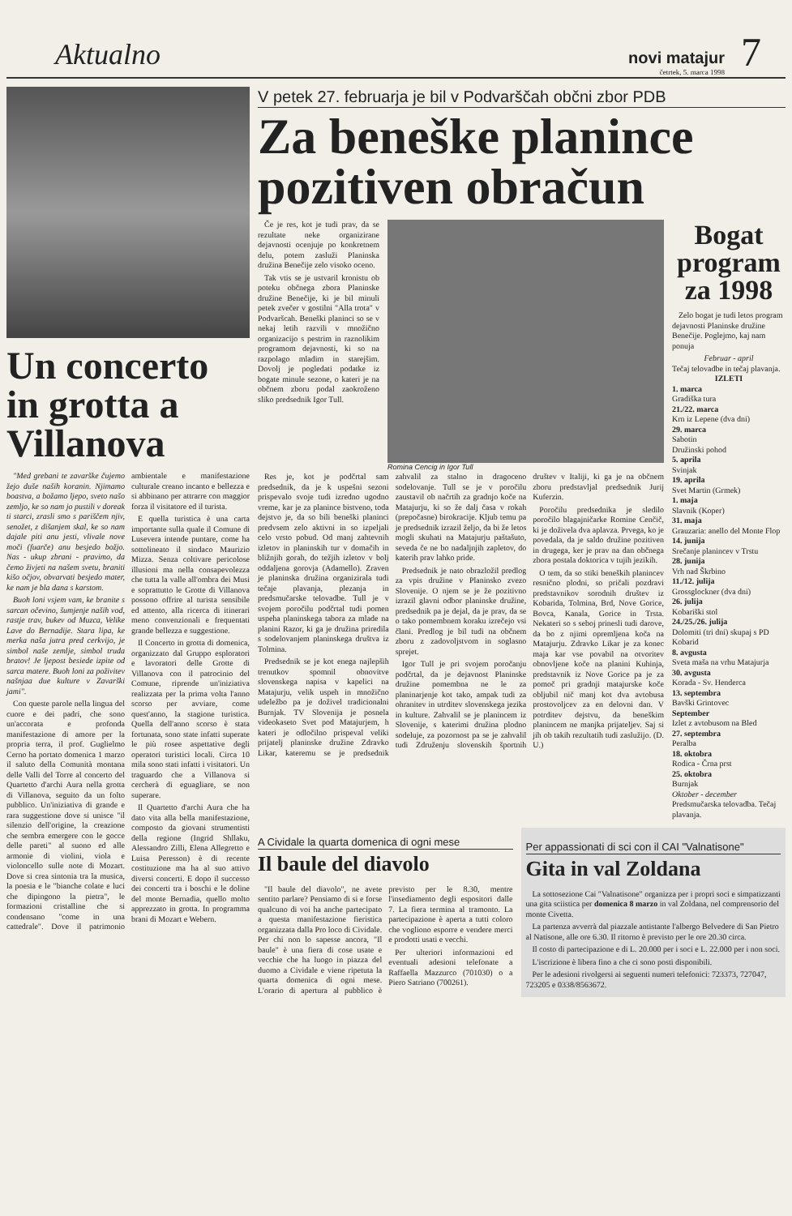Aktualno
novi matajur
četrtek, 5. marca 1998
7
Un concerto in grotta a Villanova
"Med grebani te zavarške čujemo žejo duše naših koranin. Njimamo boastva, a božamo ljepo, sveto našo zemljo, ke so nam jo pustili v doreak ti starci, zrasli smo s pariščem njiv, senožet, z dišanjem skal, ke so nam dajale piti anu jesti, vlivale nove moči (fuarče) anu besjedo božjo. Nas - ukup zbrani - pravimo, da čemo živjeti na našem svetu, braniti kišo očjov, obvarvati besjedo mater, ke nam je bla dana s karstom.
Buoh loni vsjem vam, ke branite s sarcan očevino, šumjenje naših vod, rastje trav, bukev od Muzca, Velike Lave do Bernadije. Stara lipa, ke merka naša jutra pred cerkvijo, je simbol naše zemlje, simbol truda bratov! Je ljepost besiede izpite od sarca matere. Buoh loni za poživitev našnjaa due kulture v Zavarški jami".
Con queste parole nella lingua del cuore e dei padri, che sono un'accorata e profonda manifestazione di amore per la propria terra, il prof. Guglielmo Cerno ha portato domenica 1 marzo il saluto della Comunità montana delle Valli del Torre al concerto del Quartetto d'archi Aura nella grotta di Villanova, seguito da un folto pubblico. Un'iniziativa di grande e rara suggestione dove si unisce "il silenzio dell'origine, la creazione che sembra emergere con le gocce delle pareti" al suono ed alle armonie di violini, viola e violoncello sulle note di Mozart. Dove si crea sintonia tra la musica, la poesia e le "bianche colate e luci che dipingono la pietra", le formazioni cristalline che si condensano "come in una cattedrale". Dove il patrimonio ambientale e manifestazione culturale creano incanto e bellezza e si abbinano per attrarre con maggior forza il visitatore ed il turista.
E quella turistica è una carta importante sulla quale il Comune di Lusevera intende puntare, come ha sottolineato il sindaco Maurizio Mizza. Senza coltivare pericolose illusioni ma nella consapevolezza che tutta la valle all'ombra dei Musi e soprattutto le Grotte di Villanova possono offrire al turista sensibile ed attento, alla ricerca di itinerari meno convenzionali e frequentati grande bellezza e suggestione.
Il Concerto in grotta di domenica, organizzato dal Gruppo esploratori e lavoratori delle Grotte di Villanova con il patrocinio del Comune, riprende un'iniziativa realizzata per la prima volta l'anno scorso per avviare, come quest'anno, la stagione turistica. Quella dell'anno scorso è stata fortunata, sono state infatti superate le più rosee aspettative degli operatori turistici locali. Circa 10 mila sono stati infatti i visitatori. Un traguardo che a Villanova si cercherà di eguagliare, se non superare.
Il Quartetto d'archi Aura che ha dato vita alla bella manifestazione, composto da giovani strumentisti della regione (Ingrid Shllaku, Alessandro Zilli, Elena Allegretto e Luisa Peresson) è di recente costituzione ma ha al suo attivo diversi concerti. E dopo il successo dei concerti tra i boschi e le doline del monte Bernadia, quello molto apprezzato in grotta. In programma brani di Mozart e Webern.
V petek 27. februarja je bil v Podvarščah občni zbor PDB
Za beneške planince pozitiven obračun
Če je res, kot je tudi prav, da se rezultate neke organizirane dejavnosti ocenjuje po konkretnem delu, potem zasluži Planinska družina Benečije zelo visoko oceno.
Tak vtis se je ustvaril kronistu ob poteku občnega zbora Planinske družine Benečije, ki je bil minuli petek zvečer v gostilni "Alla trota" v Podvaršcah. Beneški planinci so se v nekaj letih razvili v množično organizacijo s pestrim in raznolikim programom dejavnosti, ki so na razpolago mladim in starejšim. Dovolj je pogledati podatke iz bogate minule sezone, o kateri je na občnem zboru podal zaokroženo sliko predsednik Igor Tull.
Romina Cencig in Igor Tull
Res je, kot je podčrtal sam predsednik, da je k uspešni sezoni prispevalo svoje tudi izredno ugodno vreme, kar je za planince bistveno, toda dejstvo je, da so bili beneški planinci predvsem zelo aktivni in so izpeljali celo vrsto pobud. Od manj zahtevnih izletov in planinskih tur v domačih in bližnjih gorah, do težjih izletov v bolj oddaljena gorovja (Adamello). Zraven je planinska družina organizirala tudi tečaje plavanja, plezanja in predsmučarske telovadbe. Tull je v svojem poročilu podčrtal tudi pomen uspeha planinskega tabora za mlade na planini Razor, ki ga je družina priredila s sodelovanjem planinskega društva iz Tolmina.
Predsednik se je kot enega najlepših trenutkov spomnil obnovitve slovenskega napisa v kapelici na Matajurju, velik uspeh in množično udeležbo pa je doživel tradicionalni Burnjak. TV Slovenija je posnela videokaseto Svet pod Matajurjem, h kateri je odločilno prispeval veliki prijatelj planinske družine Zdravko Likar, kateremu se je predsednik zahvalil za stalno in dragoceno sodelovanje. Tull se je v poročilu zaustavil ob načrtih za gradnjo koče na Matajurju, ki so že dalj časa v rokah (prepočasne) birokracije. Kljub temu pa je predsednik izrazil željo, da bi že letos mogli skuhati na Matajurju paštašuto, seveda če ne bo nadaljnjih zapletov, do katerih prav lahko pride.
Predsednik je nato obrazložil predlog za vpis družine v Planinsko zvezo Slovenije. O njem se je že pozitivno izrazil glavni odbor planinske družine, predsednik pa je dejal, da je prav, da se o tako pomembnem koraku izrečejo vsi člani. Predlog je bil tudi na občnem zboru z zadovoljstvom in soglasno sprejet.
Igor Tull je pri svojem poročanju podčrtal, da je dejavnost Planinske družine pomembna ne le za planinarjenje kot tako, ampak tudi za ohranitev in utrditev slovenskega jezika in kulture. Zahvalil se je planincem iz Slovenije, s katerimi družina plodno sodeluje, za pozornost pa se je zahvalil tudi Združenju slovenskih športnih društev v Italiji, ki ga je na občnem zboru predstavljal predsednik Jurij Kuferzin.
Poročilu predsednika je sledilo poročilo blagajničarke Romine Cenčič, ki je doživela dva aplavza. Prvega, ko je povedala, da je saldo družine pozitiven in drugega, ker je prav na dan občnega zbora postala doktorica v tujih jezikih.
O tem, da so stiki beneških planincev resnično plodni, so pričali pozdravi predstavnikov sorodnih društev iz Kobarida, Tolmina, Brd, Nove Gorice, Bovca, Kanala, Gorice in Trsta. Nekateri so s seboj prinesli tudi darove, da bo z njimi opremljena koča na Matajurju. Zdravko Likar je za konec maja kar vse povabil na otvoritev obnovljene koče na planini Kuhinja, predstavnik iz Nove Gorice pa je za pomoč pri gradnji matajurske koče obljubil nič manj kot dva avtobusa prostovoljcev za en delovni dan. V potrditev dejstvu, da beneškim planincem ne manjka prijateljev. Saj si jih ob takih rezultatih tudi zaslužijo. (D. U.)
Bogat program za 1998
Zelo bogat je tudi letos program dejavnosti Planinske družine Benečije. Poglejmo, kaj nam ponuja
Februar - april
Tečaj telovadbe in tečaj plavanja.
IZLETI
1. marca
Gradiška tura
21./22. marca
Krn iz Lepene (dva dni)
29. marca
Sabotin
Družinski pohod
5. aprila
Svinjak
19. aprila
Svet Martin (Grmek)
1. maja
Slavnik (Koper)
31. maja
Grauzaria: anello del Monte Flop
14. junija
Srečanje planincev v Trstu
28. junija
Vrh nad Škrbino
11./12. julija
Grossglockner (dva dni)
26. julija
Kobariški stol
24./25./26. julija
Dolomiti (tri dni) skupaj s PD Kobarid
8. avgusta
Sveta maša na vrhu Matajurja
30. avgusta
Korada - Sv. Henderca
13. septembra
Bavški Grintovec
September
Izlet z avtobusom na Bled
27. septembra
Peralba
18. oktobra
Rodica - Črna prst
25. oktobra
Burnjak
Oktober - december
Predsmučarska telovadba. Tečaj plavanja.
A Cividale la quarta domenica di ogni mese
Il baule del diavolo
"Il baule del diavolo", ne avete sentito parlare? Pensiamo di si e forse qualcuno di voi ha anche partecipato a questa manifestazione fieristica organizzata dalla Pro loco di Cividale. Per chi non lo sapesse ancora, "Il baule" è una fiera di cose usate e vecchie che ha luogo in piazza del duomo a Cividale e viene ripetuta la quarta domenica di ogni mese. L'orario di apertura al pubblico è previsto per le 8.30, mentre l'insediamento degli espositori dalle 7. La fiera termina al tramonto. La partecipazione è aperta a tutti coloro che vogliono esporre e vendere merci e prodotti usati e vecchi.
Per ulteriori informazioni ed eventuali adesioni telefonate a Raffaella Mazzurco (701030) o a Piero Satriano (700261).
Per appassionati di sci con il CAI "Valnatisone"
Gita in val Zoldana
La sottosezione Cai "Valnatisone" organizza per i propri soci e simpatizzanti una gita sciistica per domenica 8 marzo in val Zoldana, nel comprensorio del monte Civetta.
La partenza avverrà dal piazzale antistante l'albergo Belvedere di San Pietro al Natisone, alle ore 6.30. Il ritorno è previsto per le ore 20.30 circa.
Il costo di partecipazione e di L. 20.000 per i soci e L. 22.000 per i non soci.
L'iscrizione è libera fino a che ci sono posti disponibili.
Per le adesioni rivolgersi ai seguenti numeri telefonici: 723373, 727047, 723205 e 0338/8563672.